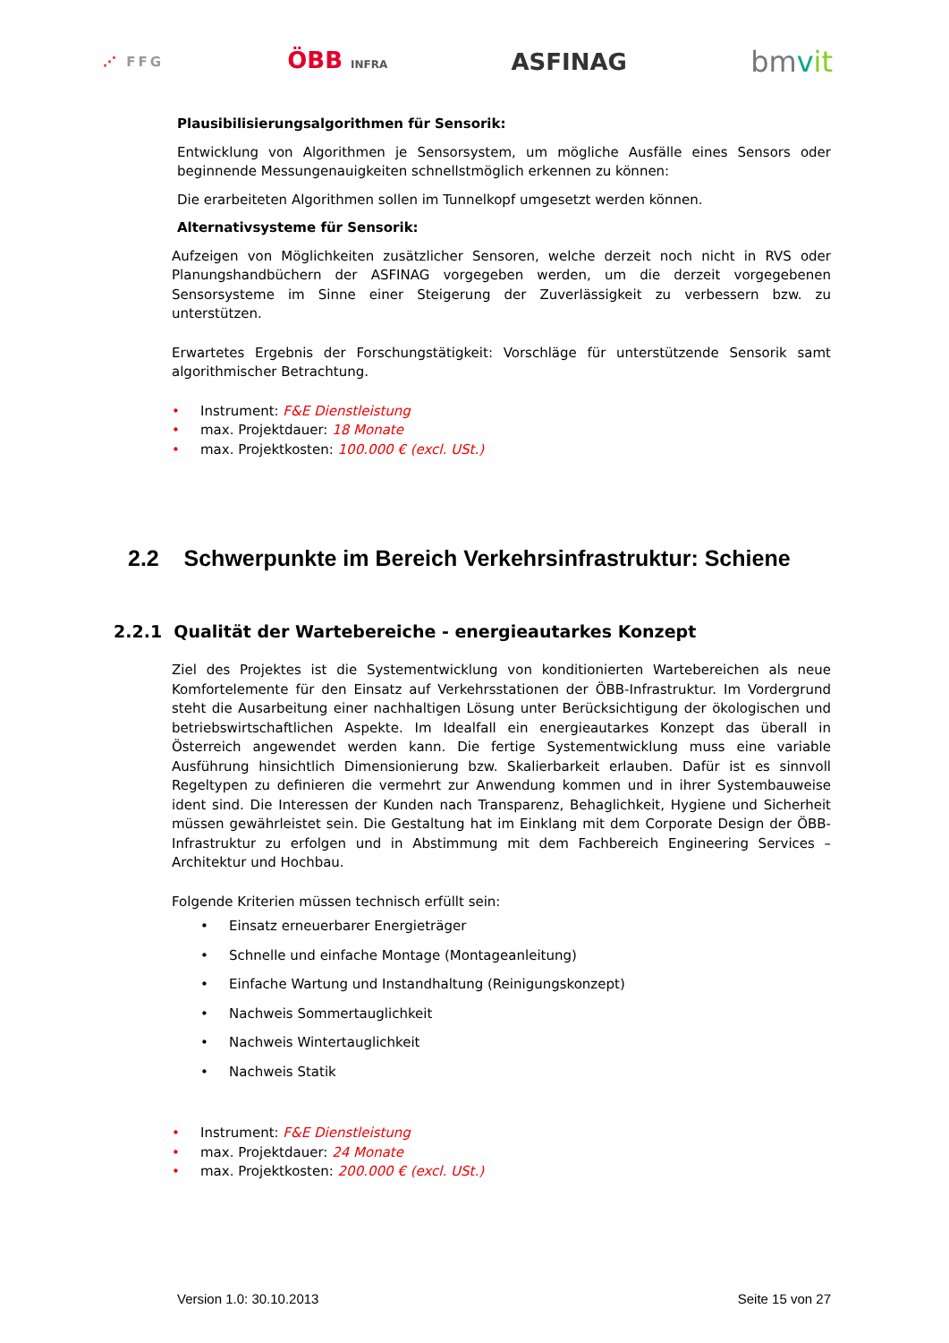⋰ FFG ÖBB INFRA ASFINAG bmvit
Plausibilisierungsalgorithmen für Sensorik:
Entwicklung von Algorithmen je Sensorsystem, um mögliche Ausfälle eines Sensors oder beginnende Messungenauigkeiten schnellstmöglich erkennen zu können:
Die erarbeiteten Algorithmen sollen im Tunnelkopf umgesetzt werden können.
Alternativsysteme für Sensorik:
Aufzeigen von Möglichkeiten zusätzlicher Sensoren, welche derzeit noch nicht in RVS oder Planungshandbüchern der ASFINAG vorgegeben werden, um die derzeit vorgegebenen Sensorsysteme im Sinne einer Steigerung der Zuverlässigkeit zu verbessern bzw. zu unterstützen.
Erwartetes Ergebnis der Forschungstätigkeit: Vorschläge für unterstützende Sensorik samt algorithmischer Betrachtung.
• Instrument: F&E Dienstleistung
• max. Projektdauer: 18 Monate
• max. Projektkosten: 100.000 € (excl. USt.)
2.2 Schwerpunkte im Bereich Verkehrsinfrastruktur: Schiene
2.2.1 Qualität der Wartebereiche - energieautarkes Konzept
Ziel des Projektes ist die Systementwicklung von konditionierten Wartebereichen als neue Komfortelemente für den Einsatz auf Verkehrsstationen der ÖBB-Infrastruktur. Im Vordergrund steht die Ausarbeitung einer nachhaltigen Lösung unter Berücksichtigung der ökologischen und betriebswirtschaftlichen Aspekte. Im Idealfall ein energieautarkes Konzept das überall in Österreich angewendet werden kann. Die fertige Systementwicklung muss eine variable Ausführung hinsichtlich Dimensionierung bzw. Skalierbarkeit erlauben. Dafür ist es sinnvoll Regeltypen zu definieren die vermehrt zur Anwendung kommen und in ihrer Systembauweise ident sind. Die Interessen der Kunden nach Transparenz, Behaglichkeit, Hygiene und Sicherheit müssen gewährleistet sein. Die Gestaltung hat im Einklang mit dem Corporate Design der ÖBB-Infrastruktur zu erfolgen und in Abstimmung mit dem Fachbereich Engineering Services – Architektur und Hochbau.
Folgende Kriterien müssen technisch erfüllt sein:
• Einsatz erneuerbarer Energieträger
• Schnelle und einfache Montage (Montageanleitung)
• Einfache Wartung und Instandhaltung (Reinigungskonzept)
• Nachweis Sommertauglichkeit
• Nachweis Wintertauglichkeit
• Nachweis Statik
• Instrument: F&E Dienstleistung
• max. Projektdauer: 24 Monate
• max. Projektkosten: 200.000 € (excl. USt.)
Version 1.0: 30.10.2013 Seite 15 von 27